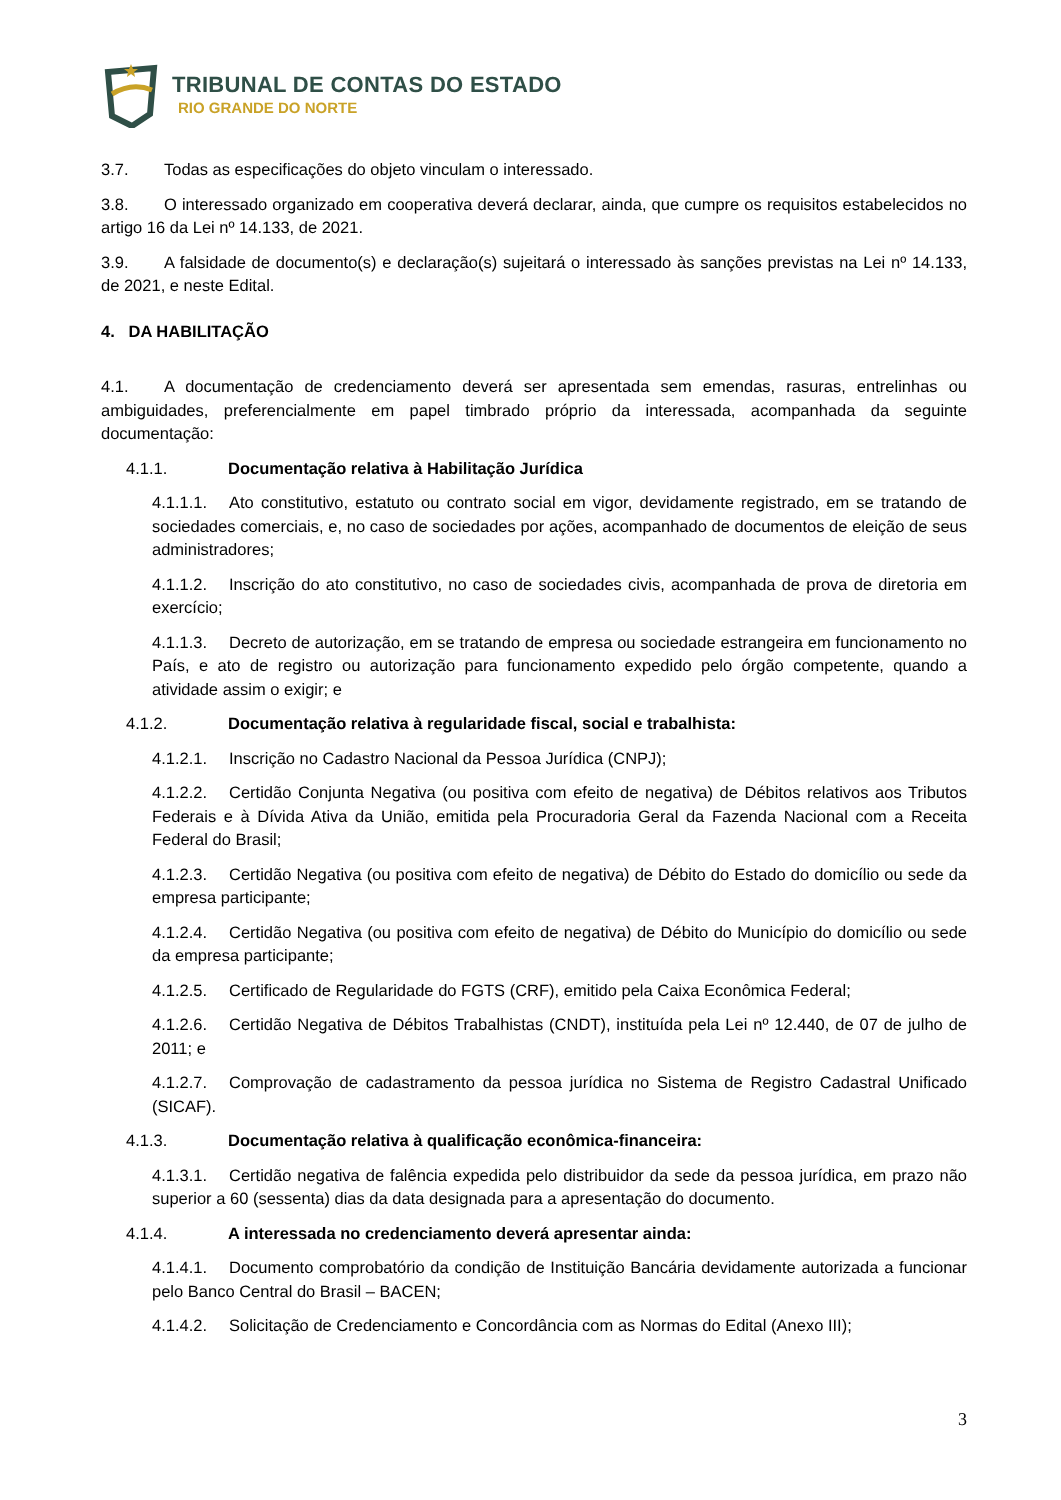TRIBUNAL DE CONTAS DO ESTADO
RIO GRANDE DO NORTE
3.7. Todas as especificações do objeto vinculam o interessado.
3.8. O interessado organizado em cooperativa deverá declarar, ainda, que cumpre os requisitos estabelecidos no artigo 16 da Lei nº 14.133, de 2021.
3.9. A falsidade de documento(s) e declaração(s) sujeitará o interessado às sanções previstas na Lei nº 14.133, de 2021, e neste Edital.
4. DA HABILITAÇÃO
4.1. A documentação de credenciamento deverá ser apresentada sem emendas, rasuras, entrelinhas ou ambiguidades, preferencialmente em papel timbrado próprio da interessada, acompanhada da seguinte documentação:
4.1.1. Documentação relativa à Habilitação Jurídica
4.1.1.1. Ato constitutivo, estatuto ou contrato social em vigor, devidamente registrado, em se tratando de sociedades comerciais, e, no caso de sociedades por ações, acompanhado de documentos de eleição de seus administradores;
4.1.1.2. Inscrição do ato constitutivo, no caso de sociedades civis, acompanhada de prova de diretoria em exercício;
4.1.1.3. Decreto de autorização, em se tratando de empresa ou sociedade estrangeira em funcionamento no País, e ato de registro ou autorização para funcionamento expedido pelo órgão competente, quando a atividade assim o exigir; e
4.1.2. Documentação relativa à regularidade fiscal, social e trabalhista:
4.1.2.1. Inscrição no Cadastro Nacional da Pessoa Jurídica (CNPJ);
4.1.2.2. Certidão Conjunta Negativa (ou positiva com efeito de negativa) de Débitos relativos aos Tributos Federais e à Dívida Ativa da União, emitida pela Procuradoria Geral da Fazenda Nacional com a Receita Federal do Brasil;
4.1.2.3. Certidão Negativa (ou positiva com efeito de negativa) de Débito do Estado do domicílio ou sede da empresa participante;
4.1.2.4. Certidão Negativa (ou positiva com efeito de negativa) de Débito do Município do domicílio ou sede da empresa participante;
4.1.2.5. Certificado de Regularidade do FGTS (CRF), emitido pela Caixa Econômica Federal;
4.1.2.6. Certidão Negativa de Débitos Trabalhistas (CNDT), instituída pela Lei nº 12.440, de 07 de julho de 2011; e
4.1.2.7. Comprovação de cadastramento da pessoa jurídica no Sistema de Registro Cadastral Unificado (SICAF).
4.1.3. Documentação relativa à qualificação econômica-financeira:
4.1.3.1. Certidão negativa de falência expedida pelo distribuidor da sede da pessoa jurídica, em prazo não superior a 60 (sessenta) dias da data designada para a apresentação do documento.
4.1.4. A interessada no credenciamento deverá apresentar ainda:
4.1.4.1. Documento comprobatório da condição de Instituição Bancária devidamente autorizada a funcionar pelo Banco Central do Brasil – BACEN;
4.1.4.2. Solicitação de Credenciamento e Concordância com as Normas do Edital (Anexo III);
3